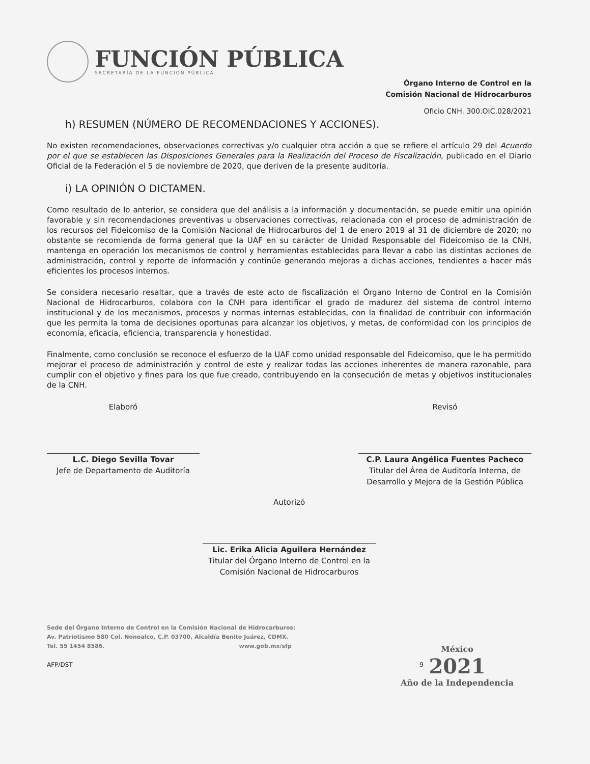FUNCIÓN PÚBLICA
SECRETARÍA DE LA FUNCIÓN PÚBLICA
Órgano Interno de Control en la
Comisión Nacional de Hidrocarburos
Oficio CNH. 300.OIC.028/2021
h) RESUMEN (NÚMERO DE RECOMENDACIONES Y ACCIONES).
No existen recomendaciones, observaciones correctivas y/o cualquier otra acción a que se refiere el artículo 29 del Acuerdo por el que se establecen las Disposiciones Generales para la Realización del Proceso de Fiscalización, publicado en el Diario Oficial de la Federación el 5 de noviembre de 2020, que deriven de la presente auditoría.
i) LA OPINIÓN O DICTAMEN.
Como resultado de lo anterior, se considera que del análisis a la información y documentación, se puede emitir una opinión favorable y sin recomendaciones preventivas u observaciones correctivas, relacionada con el proceso de administración de los recursos del Fideicomiso de la Comisión Nacional de Hidrocarburos del 1 de enero 2019 al 31 de diciembre de 2020; no obstante se recomienda de forma general que la UAF en su carácter de Unidad Responsable del Fideicomiso de la CNH, mantenga en operación los mecanismos de control y herramientas establecidas para llevar a cabo las distintas acciones de administración, control y reporte de información y continúe generando mejoras a dichas acciones, tendientes a hacer más eficientes los procesos internos.
Se considera necesario resaltar, que a través de este acto de fiscalización el Órgano Interno de Control en la Comisión Nacional de Hidrocarburos, colabora con la CNH para identificar el grado de madurez del sistema de control interno institucional y de los mecanismos, procesos y normas internas establecidas, con la finalidad de contribuir con información que les permita la toma de decisiones oportunas para alcanzar los objetivos, y metas, de conformidad con los principios de economía, eficacia, eficiencia, transparencia y honestidad.
Finalmente, como conclusión se reconoce el esfuerzo de la UAF como unidad responsable del Fideicomiso, que le ha permitido mejorar el proceso de administración y control de este y realizar todas las acciones inherentes de manera razonable, para cumplir con el objetivo y fines para los que fue creado, contribuyendo en la consecución de metas y objetivos institucionales de la CNH.
Elaboró
L.C. Diego Sevilla Tovar
Jefe de Departamento de Auditoría
Revisó
C.P. Laura Angélica Fuentes Pacheco
Titular del Área de Auditoría Interna, de Desarrollo y Mejora de la Gestión Pública
Autorizó
Lic. Erika Alicia Aguilera Hernández
Titular del Órgano Interno de Control en la
Comisión Nacional de Hidrocarburos
Sede del Órgano Interno de Control en la Comisión Nacional de Hidrocarburos:
Av. Patriotismo 580 Col. Nonoalco, C.P. 03700, Alcaldía Benito Juárez, CDMX.
Tel. 55 1454 8586. www.gob.mx/sfp
AFP/DST 9
México
2021
Año de la Independencia